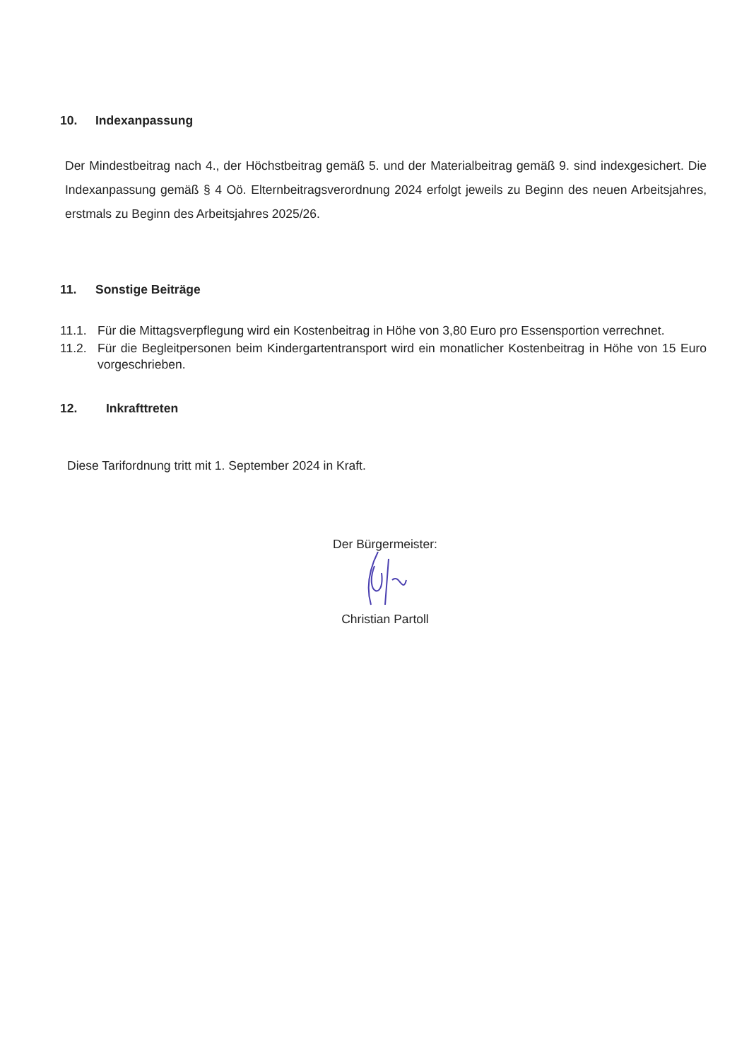10. Indexanpassung
Der Mindestbeitrag nach 4., der Höchstbeitrag gemäß 5. und der Materialbeitrag gemäß 9. sind indexgesichert. Die Indexanpassung gemäß § 4 Oö. Elternbeitragsverordnung 2024 erfolgt jeweils zu Beginn des neuen Arbeitsjahres, erstmals zu Beginn des Arbeitsjahres 2025/26.
11. Sonstige Beiträge
11.1. Für die Mittagsverpflegung wird ein Kostenbeitrag in Höhe von 3,80 Euro pro Essensportion verrechnet.
11.2. Für die Begleitpersonen beim Kindergartentransport wird ein monatlicher Kostenbeitrag in Höhe von 15 Euro vorgeschrieben.
12. Inkrafttreten
Diese Tarifordnung tritt mit 1. September 2024 in Kraft.
Der Bürgermeister:
Christian Partoll